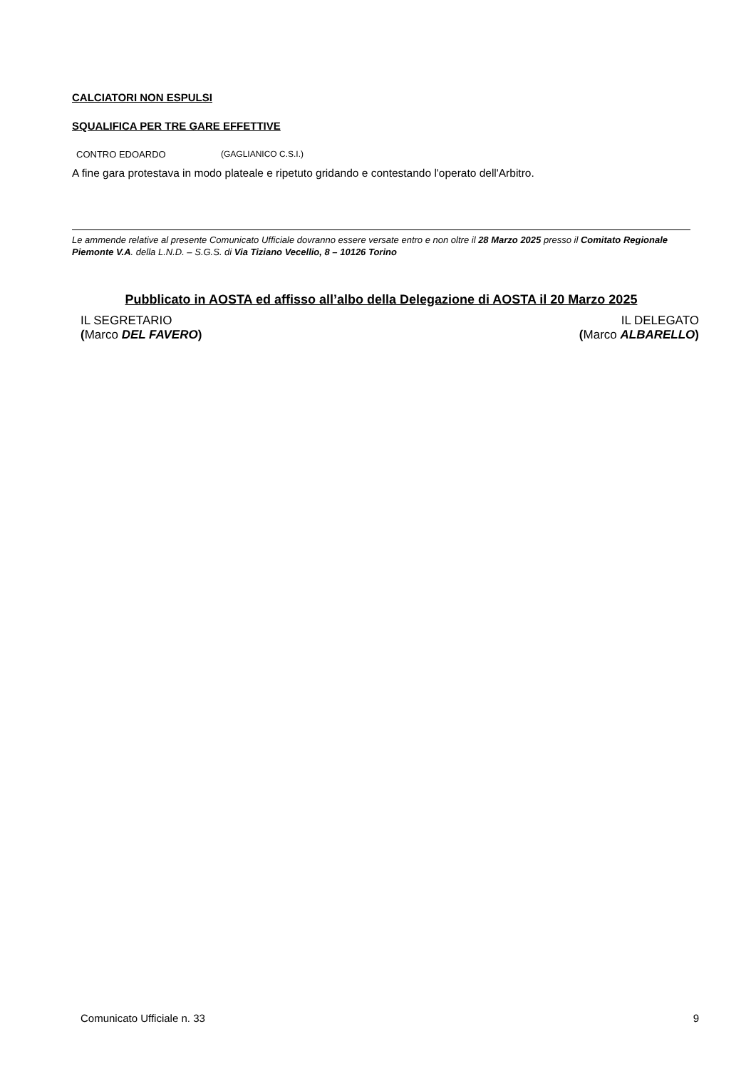CALCIATORI NON ESPULSI
SQUALIFICA PER TRE GARE EFFETTIVE
CONTRO EDOARDO (GAGLIANICO C.S.I.)
A fine gara protestava in modo plateale e ripetuto gridando e contestando l'operato dell'Arbitro.
Le ammende relative al presente Comunicato Ufficiale dovranno essere versate entro e non oltre il 28 Marzo 2025 presso il Comitato Regionale Piemonte V.A. della L.N.D. – S.G.S. di Via Tiziano Vecellio, 8 – 10126 Torino
Pubblicato in AOSTA ed affisso all’albo della Delegazione di AOSTA il 20 Marzo 2025
IL SEGRETARIO
(Marco DEL FAVERO)
IL DELEGATO
(Marco ALBARELLO)
Comunicato Ufficiale n. 33 9